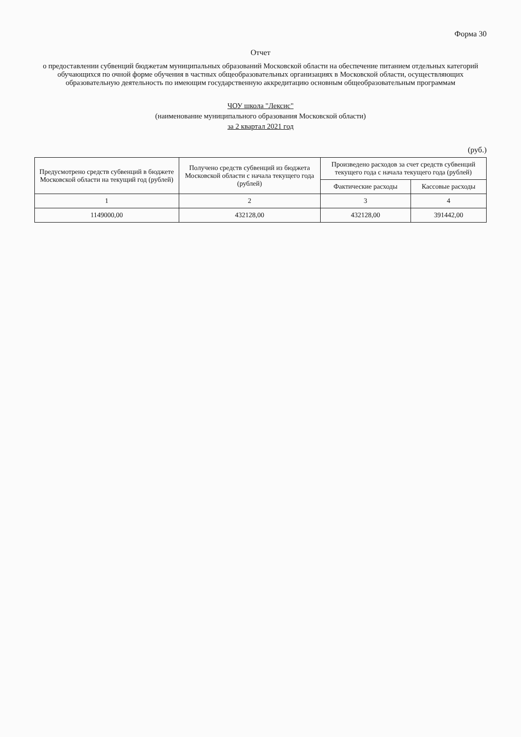Форма 30
Отчет
о предоставлении субвенций бюджетам муниципальных образований Московской области на обеспечение питанием отдельных категорий обучающихся по очной форме обучения в частных общеобразовательных организациях в Московской области, осуществляющих образовательную деятельность по имеющим государственную аккредитацию основным общеобразовательным программам
ЧОУ школа "Лексис"
(наименование муниципального образования Московской области)
за 2 квартал 2021 год
(руб.)
| Предусмотрено средств субвенций в бюджете Московской области на текущий год (рублей) | Получено средств субвенций из бюджета Московской области с начала текущего года (рублей) | Произведено расходов за счет средств субвенций текущего года с начала текущего года (рублей) | |
| --- | --- | --- | --- |
| | | Фактические расходы | Кассовые расходы |
| 1 | 2 | 3 | 4 |
| 1149000,00 | 432128,00 | 432128,00 | 391442,00 |